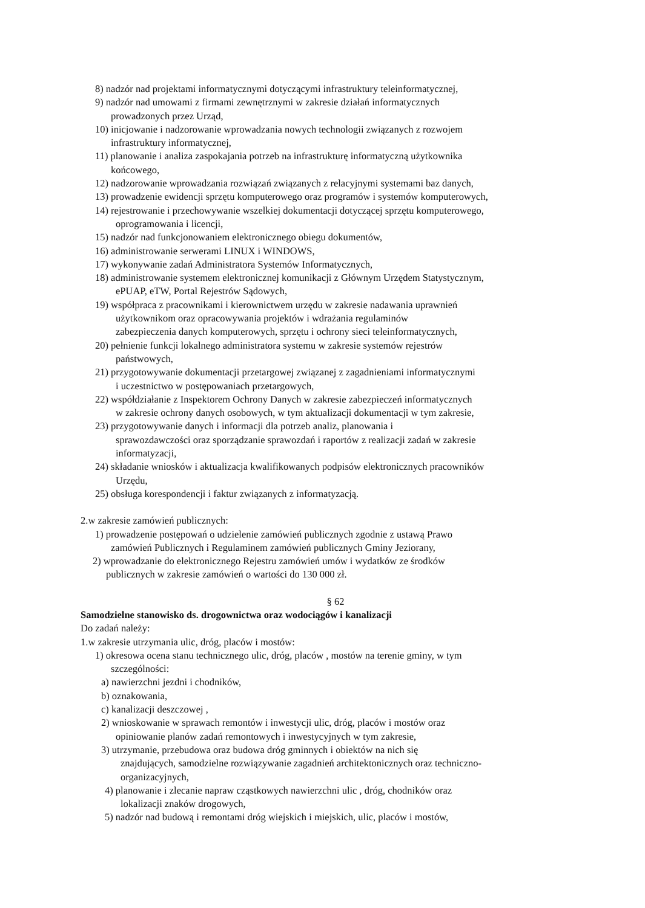8) nadzór nad projektami informatycznymi dotyczącymi infrastruktury teleinformatycznej,
9) nadzór nad umowami z firmami zewnętrznymi w zakresie działań informatycznych
prowadzonych przez Urząd,
10) inicjowanie i nadzorowanie wprowadzania nowych technologii związanych z rozwojem
infrastruktury informatycznej,
11) planowanie i analiza zaspokajania potrzeb na infrastrukturę informatyczną użytkownika
końcowego,
12) nadzorowanie wprowadzania rozwiązań związanych z relacyjnymi systemami baz danych,
13) prowadzenie ewidencji sprzętu komputerowego oraz programów i systemów komputerowych,
14) rejestrowanie i przechowywanie wszelkiej dokumentacji dotyczącej sprzętu komputerowego,
oprogramowania i licencji,
15) nadzór nad funkcjonowaniem elektronicznego obiegu dokumentów,
16) administrowanie serwerami LINUX i WINDOWS,
17) wykonywanie zadań Administratora Systemów Informatycznych,
18) administrowanie systemem elektronicznej komunikacji z Głównym Urzędem Statystycznym,
ePUAP, eTW, Portal Rejestrów Sądowych,
19) współpraca z pracownikami i kierownictwem urzędu w zakresie nadawania uprawnień
użytkownikom oraz opracowywania projektów i wdrażania regulaminów
zabezpieczenia danych komputerowych, sprzętu i ochrony sieci teleinformatycznych,
20) pełnienie funkcji lokalnego administratora systemu w zakresie systemów rejestrów
państwowych,
21) przygotowywanie dokumentacji przetargowej związanej z zagadnieniami informatycznymi
i uczestnictwo w postępowaniach przetargowych,
22) współdziałanie z Inspektorem Ochrony Danych w zakresie zabezpieczeń informatycznych
w zakresie ochrony danych osobowych, w tym aktualizacji dokumentacji w tym zakresie,
23) przygotowywanie danych i informacji dla potrzeb analiz, planowania i
sprawozdawczości oraz sporządzanie sprawozdań i raportów z realizacji zadań w zakresie
informatyzacji,
24) składanie wniosków i aktualizacja kwalifikowanych podpisów elektronicznych pracowników
Urzędu,
25) obsługa korespondencji i faktur związanych z informatyzacją.
2.w zakresie zamówień publicznych:
1) prowadzenie postępowań o udzielenie zamówień publicznych zgodnie z ustawą Prawo
zamówień Publicznych i Regulaminem zamówień publicznych Gminy Jeziorany,
2) wprowadzanie do elektronicznego Rejestru zamówień umów i wydatków ze środków
publicznych w zakresie zamówień o wartości do 130 000 zł.
§ 62
Samodzielne stanowisko ds. drogownictwa oraz wodociągów i kanalizacji
Do zadań należy:
1.w zakresie utrzymania ulic, dróg, placów i mostów:
1) okresowa ocena stanu technicznego ulic, dróg, placów , mostów na terenie gminy, w tym
szczególności:
a) nawierzchni jezdni i chodników,
b) oznakowania,
c) kanalizacji deszczowej ,
2) wnioskowanie w sprawach remontów i inwestycji ulic, dróg, placów i mostów oraz
opiniowanie planów zadań remontowych i inwestycyjnych w tym zakresie,
3) utrzymanie, przebudowa oraz budowa dróg gminnych i obiektów na nich się
znajdujących, samodzielne rozwiązywanie zagadnień architektonicznych oraz techniczno-
organizacyjnych,
4) planowanie i zlecanie napraw cząstkowych nawierzchni ulic , dróg, chodników oraz
lokalizacji znaków drogowych,
5) nadzór nad budową i remontami dróg wiejskich i miejskich, ulic, placów i mostów,